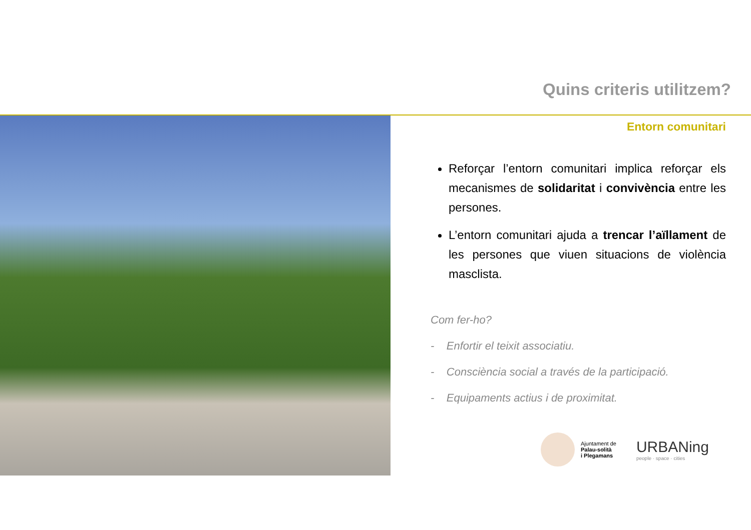Quins criteris utilitzem?
Entorn comunitari
Reforçar l’entorn comunitari implica reforçar els mecanismes de solidaritat i convivència entre les persones.
L’entorn comunitari ajuda a trencar l’aïllament de les persones que viuen situacions de violència masclista.
Com fer-ho?
- Enfortir el teixit associatiu.
- Consciència social a través de la participació.
- Equipaments actius i de proximitat.
Ajuntament de
Palau-solità
i Plegamans
URBANing
people · space · cities